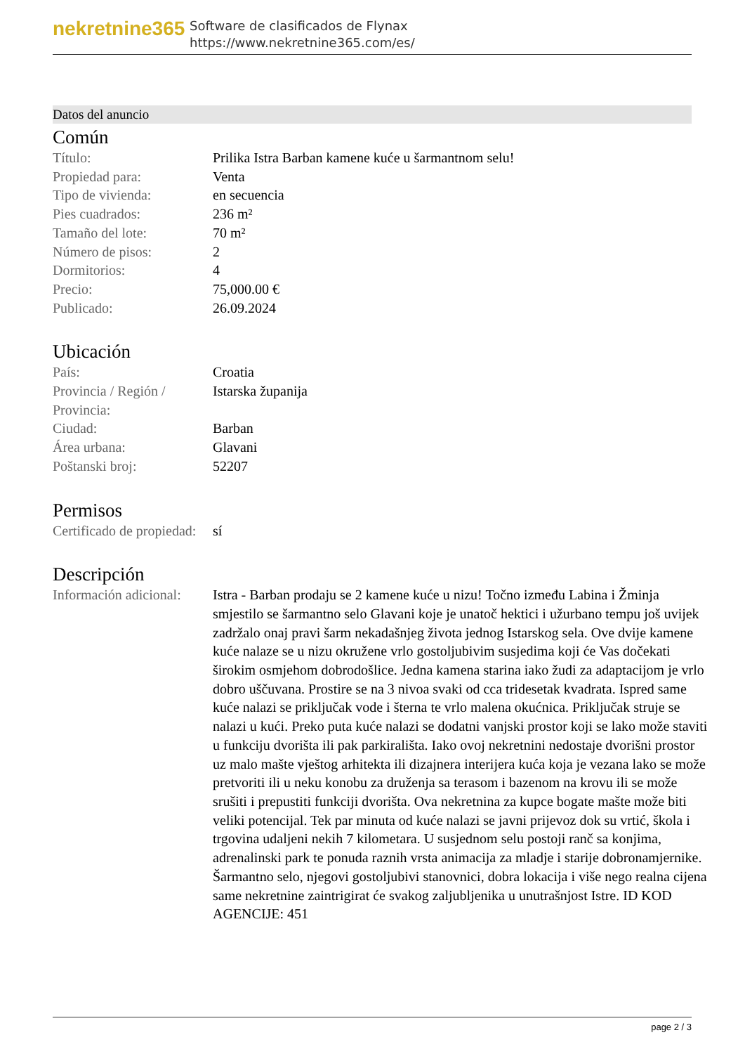nekretnine365
Software de clasificados de Flynax
https://www.nekretnine365.com/es/
Datos del anuncio
Común
| Título: | Prilika Istra Barban kamene kuće u šarmantnom selu! |
| Propiedad para: | Venta |
| Tipo de vivienda: | en secuencia |
| Pies cuadrados: | 236 m² |
| Tamaño del lote: | 70 m² |
| Número de pisos: | 2 |
| Dormitorios: | 4 |
| Precio: | 75,000.00 € |
| Publicado: | 26.09.2024 |
Ubicación
| País: | Croatia |
| Provincia / Región / Provincia: | Istarska županija |
| Ciudad: | Barban |
| Área urbana: | Glavani |
| Poštanski broj: | 52207 |
Permisos
| Certificado de propiedad: | sí |
Descripción
| Información adicional: | Istra - Barban prodaju se 2 kamene kuće u nizu! Točno između Labina i Žminja smjestilo se šarmantno selo Glavani koje je unatoč hektici i užurbano tempu još uvijek zadržalo onaj pravi šarm nekadašnjeg života jednog Istarskog sela. Ove dvije kamene kuće nalaze se u nizu okružene vrlo gostoljubivim susjedima koji će Vas dočekati širokim osmjehom dobrodošlice. Jedna kamena starina iako žudi za adaptacijom je vrlo dobro uščuvana. Prostire se na 3 nivoa svaki od cca tridesetak kvadrata. Ispred same kuće nalazi se priključak vode i šterna te vrlo malena okućnica. Priključak struje se nalazi u kući. Preko puta kuće nalazi se dodatni vanjski prostor koji se lako može staviti u funkciju dvorišta ili pak parkirališta. Iako ovoj nekretnini nedostaje dvorišni prostor uz malo mašte vještog arhitekta ili dizajnera interijera kuća koja je vezana lako se može pretvoriti ili u neku konobu za druženja sa terasom i bazenom na krovu ili se može srušiti i prepustiti funkciji dvorišta. Ova nekretnina za kupce bogate mašte može biti veliki potencijal. Tek par minuta od kuće nalazi se javni prijevoz dok su vrtić, škola i trgovina udaljeni nekih 7 kilometara. U susjednom selu postoji ranč sa konjima, adrenalinski park te ponuda raznih vrsta animacija za mladje i starije dobronamjernike. Šarmantno selo, njegovi gostoljubivi stanovnici, dobra lokacija i više nego realna cijena same nekretnine zaintrigirat će svakog zaljubljenika u unutrašnjost Istre. ID KOD AGENCIJE: 451 |
page 2 / 3